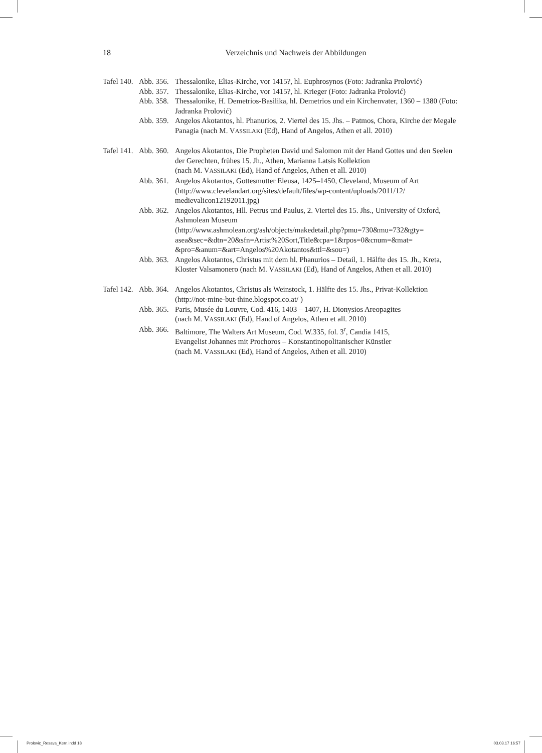18
Verzeichnis und Nachweis der Abbildungen
Tafel 140.
Abb. 356.
Thessalonike, Elias-Kirche, vor 1415?, hl. Euphrosynos (Foto: Jadranka Prolović)
Abb. 357.
Thessalonike, Elias-Kirche, vor 1415?, hl. Krieger (Foto: Jadranka Prolović)
Abb. 358.
Thessalonike, H. Demetrios-Basilika, hl. Demetrios und ein Kirchenvater, 1360 – 1380 (Foto: Jadranka Prolović)
Abb. 359.
Angelos Akotantos, hl. Phanurios, 2. Viertel des 15. Jhs. – Patmos, Chora, Kirche der Megale Panagia (nach M. VASSILAKI (Ed), Hand of Angelos, Athen et all. 2010)
Tafel 141.
Abb. 360.
Angelos Akotantos, Die Propheten David und Salomon mit der Hand Gottes und den Seelen der Gerechten, frühes 15. Jh., Athen, Marianna Latsis Kollektion
(nach M. VASSILAKI (Ed), Hand of Angelos, Athen et all. 2010)
Abb. 361.
Angelos Akotantos, Gottesmutter Eleusa, 1425–1450, Cleveland, Museum of Art
(http://www.clevelandart.org/sites/default/files/wp-content/uploads/2011/12/
medievalicon12192011.jpg)
Abb. 362.
Angelos Akotantos, Hll. Petrus und Paulus, 2. Viertel des 15. Jhs., University of Oxford, Ashmolean Museum
(http://www.ashmolean.org/ash/objects/makedetail.php?pmu=730&mu=732&gty=
asea&sec=&dtn=20&sfn=Artist%20Sort,Title&cpa=1&rpos=0&cnum=&mat=
&pro=&anum=&art=Angelos%20Akotantos&ttl=&sou=)
Abb. 363.
Angelos Akotantos, Christus mit dem hl. Phanurios – Detail, 1. Hälfte des 15. Jh., Kreta, Kloster Valsamonero (nach M. VASSILAKI (Ed), Hand of Angelos, Athen et all. 2010)
Tafel 142.
Abb. 364.
Angelos Akotantos, Christus als Weinstock, 1. Hälfte des 15. Jhs., Privat-Kollektion
(http://not-mine-but-thine.blogspot.co.at/ )
Abb. 365.
Paris, Musée du Louvre, Cod. 416, 1403 – 1407, H. Dionysios Areopagites
(nach M. VASSILAKI (Ed), Hand of Angelos, Athen et all. 2010)
Abb. 366.
Baltimore, The Walters Art Museum, Cod. W.335, fol. 3<sup>r</sup>, Candia 1415,
Evangelist Johannes mit Prochoros – Konstantinopolitanischer Künstler
(nach M. VASSILAKI (Ed), Hand of Angelos, Athen et all. 2010)
Prolovic_Resava_Kern.indd 18 03.03.17 16:57